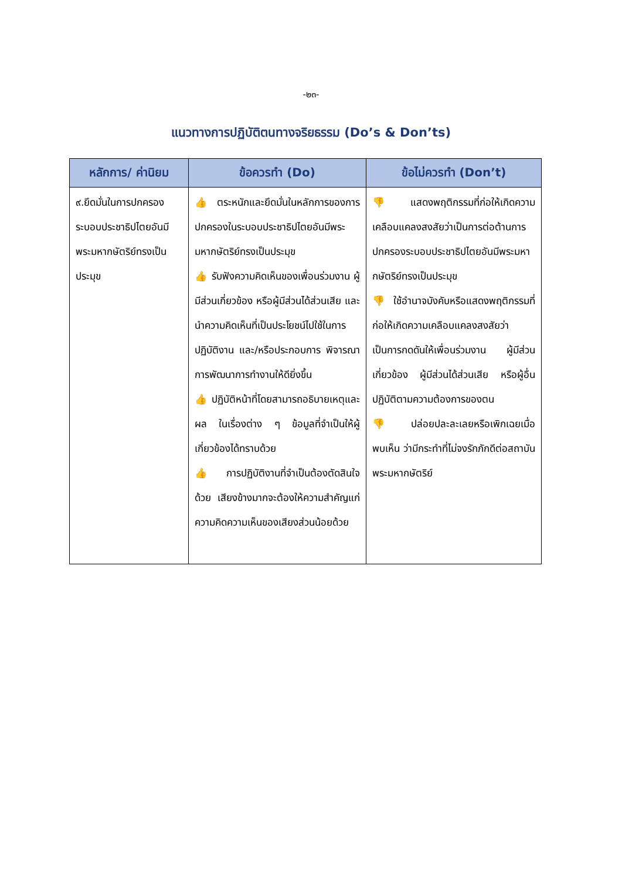-๒๓-
แนวทางการปฏิบัติตนทางจริยธรรม (Do’s & Don’ts)
| หลักการ/ ค่านิยม | ข้อควรทำ (Do) | ข้อไม่ควรทำ (Don’t) |
| --- | --- | --- |
| ๙.ยึดมั่นในการปกครองระบอบประชาธิปไตยอันมีพระมหากษัตริย์ทรงเป็นประมุข | 👍 ตระหนักและยึดมั่นในหลักการของการปกครองในระบอบประชาธิปไตยอันมีพระมหากษัตริย์ทรงเป็นประมุข 👍 รับฟังความคิดเห็นของเพื่อนร่วมงาน ผู้มีส่วนเกี่ยวข้อง หรือผู้มีส่วนได้ส่วนเสีย และนำความคิดเห็นที่เป็นประโยชน์ไปใช้ในการปฏิบัติงาน และ/หรือประกอบการ พิจารณาการพัฒนาการทำงานให้ดียิ่งขึ้น 👍 ปฏิบัติหน้าที่โดยสามารถอธิบายเหตุและผล ในเรื่องต่าง ๆ ข้อมูลที่จำเป็นให้ผู้เกี่ยวข้องได้ทราบด้วย 👍 การปฏิบัติงานที่จำเป็นต้องตัดสินใจด้วย เสียงข้างมากจะต้องให้ความสำคัญแก่ความคิดความเห็นของเสียงส่วนน้อยด้วย | 👎 แสดงพฤติกรรมที่ก่อให้เกิดความเคลือบแคลงสงสัยว่าเป็นการต่อต้านการปกครองระบอบประชาธิปไตยอันมีพระมหากษัตริย์ทรงเป็นประมุข 👎 ใช้อำนาจบังคับหรือแสดงพฤติกรรมที่ก่อให้เกิดความเคลือบแคลงสงสัยว่าเป็นการกดดันให้เพื่อนร่วมงาน ผู้มีส่วนเกี่ยวข้อง ผู้มีส่วนได้ส่วนเสีย หรือผู้อื่น ปฏิบัติตามความต้องการของตน 👎 ปล่อยปละละเลยหรือเพิกเฉยเมื่อพบเห็น ว่ามีกระทำที่ไม่จงรักภักดีต่อสถาบันพระมหากษัตริย์ |